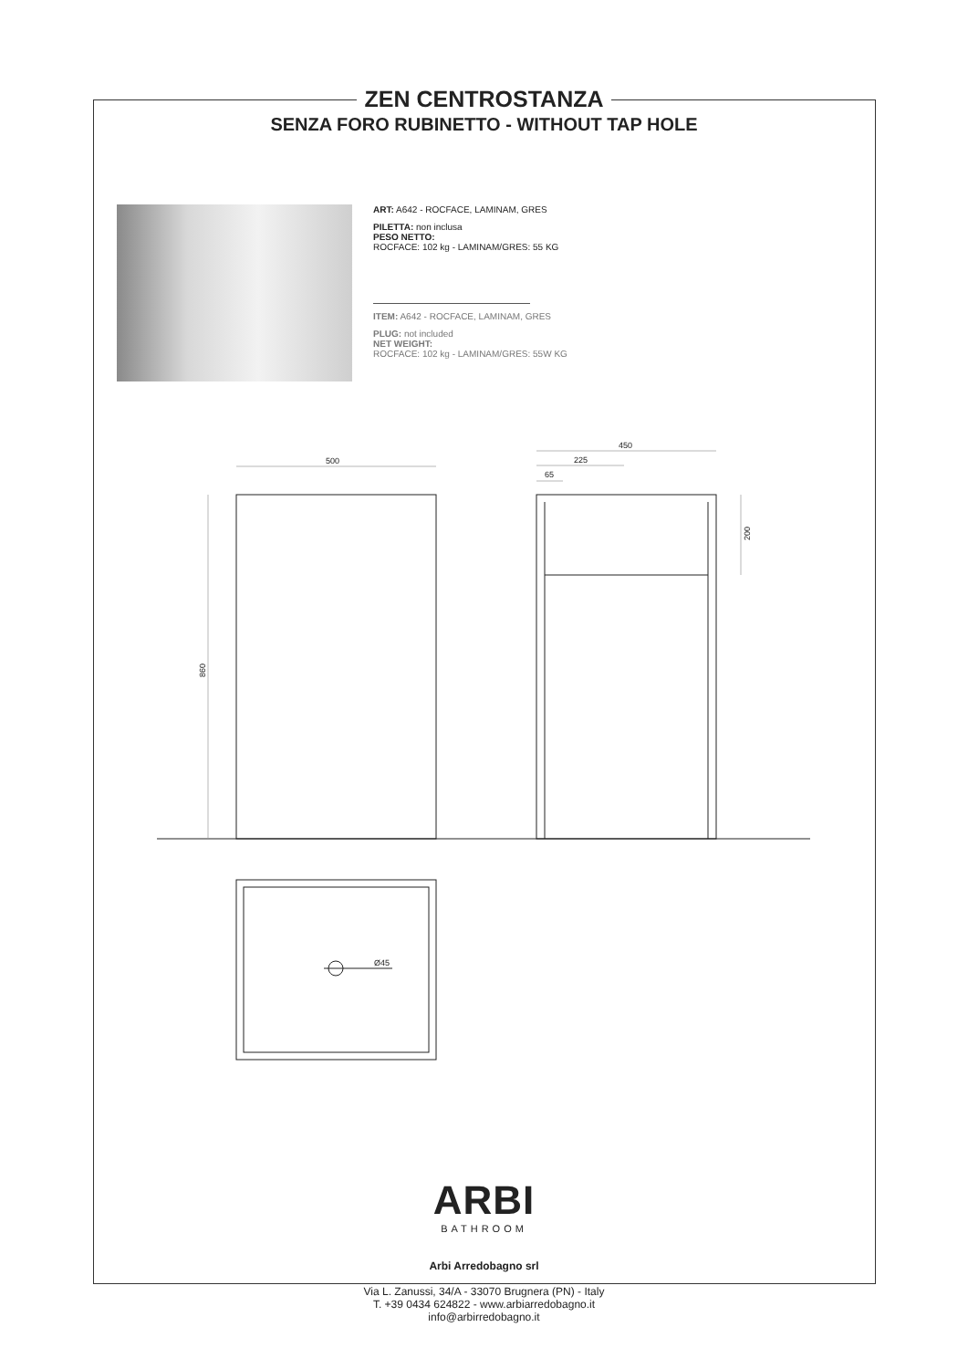500
450
225
65
860
200
Ø45
ZEN CENTROSTANZA
SENZA FORO RUBINETTO - WITHOUT TAP HOLE
ART: A642 - ROCFACE, LAMINAM, GRES
PILETTA: non inclusa
PESO NETTO:
ROCFACE: 102 kg - LAMINAM/GRES: 55 KG
ITEM: A642 - ROCFACE, LAMINAM, GRES
PLUG: not included
NET WEIGHT:
ROCFACE: 102 kg - LAMINAM/GRES: 55W KG
ARBI
BATHROOM
Arbi Arredobagno srl
Via L. Zanussi, 34/A - 33070 Brugnera (PN) - Italy
T. +39 0434 624822 - www.arbiarredobagno.it
info@arbirredobagno.it